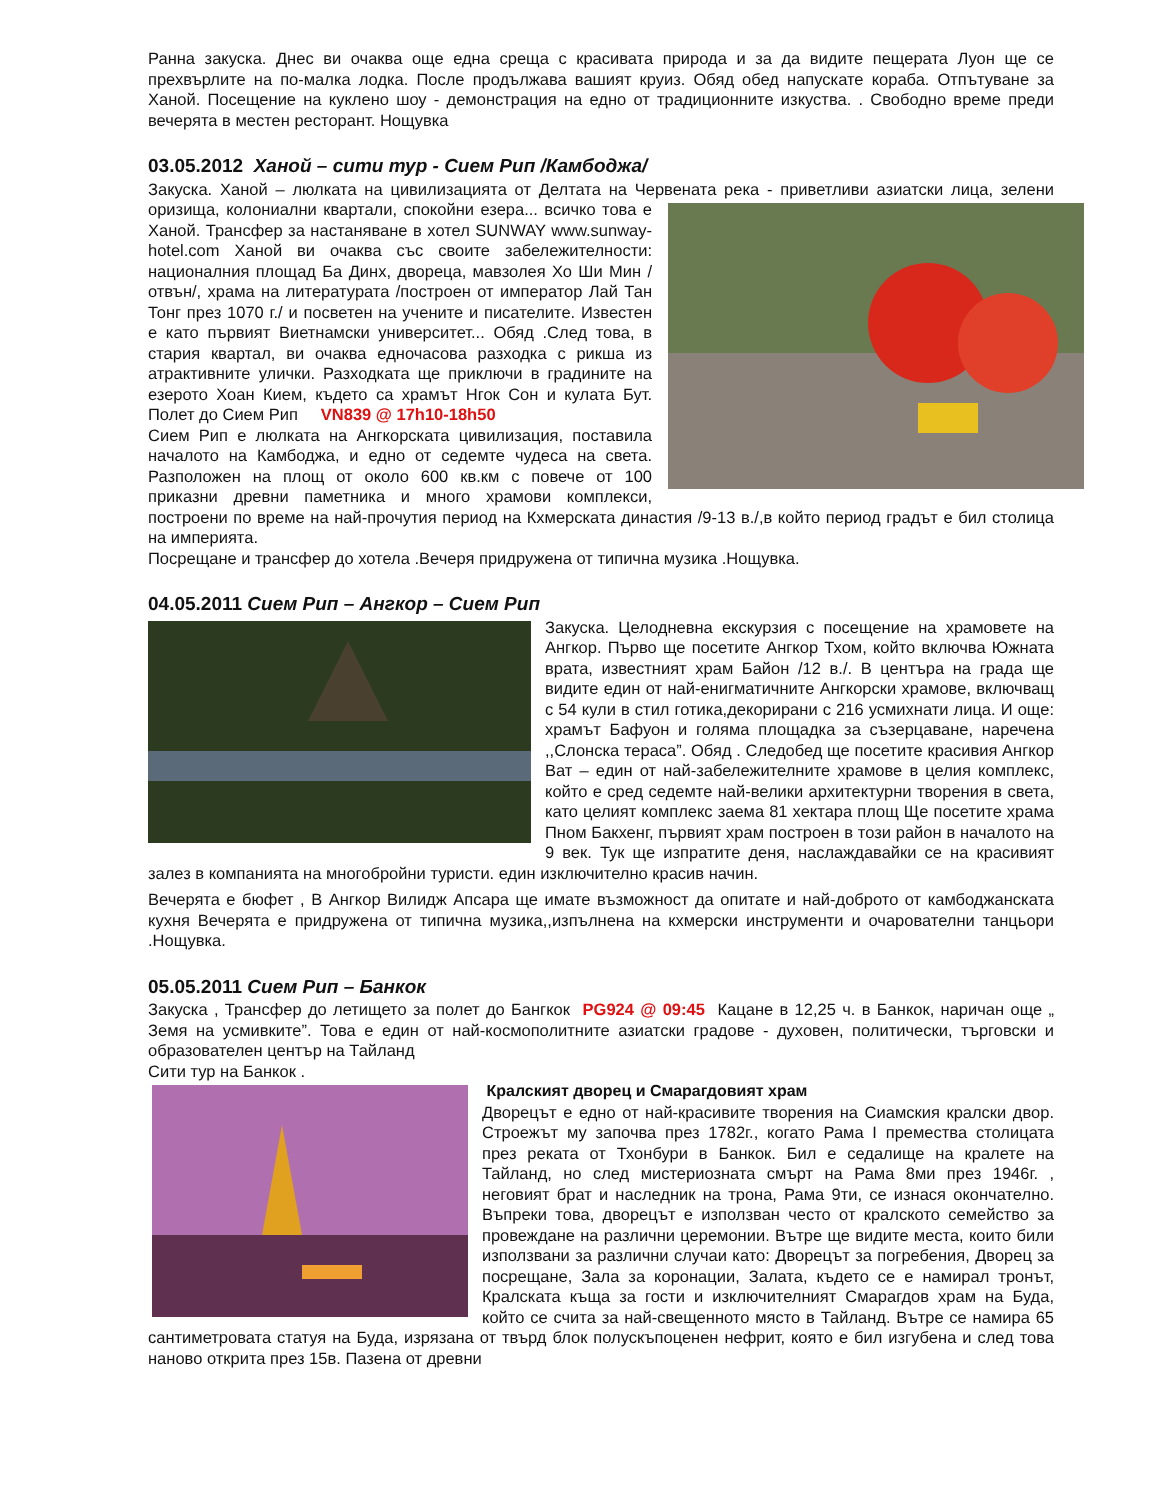Ранна закуска. Днес ви очаква още една среща с красивата природа и за да видите пещерата Луон ще се прехвърлите на по-малка лодка. После продължава вашият круиз. Обяд обед напускате кораба. Отпътуване за Ханой. Посещение на куклено шоу - демонстрация на едно от традиционните изкуства. . Свободно време преди вечерята в местен ресторант. Нощувка
03.05.2012 Ханой – сити тур - Сием Рип /Камбоджа/
Закуска. Ханой – люлката на цивилизацията от Делтата на Червената река - приветливи азиатски лица, зелени оризища, колониални квартали, спокойни езера... всичко това е Ханой. Трансфер за настаняване в хотел SUNWAY www.sunway-hotel.com Ханой ви очаква със своите забележителности: националния площад Ба Динх, двореца, мавзолея Хо Ши Мин /отвън/, храма на литературата /построен от император Лай Тан Тонг през 1070 г./ и посветен на учените и писателите. Известен е като първият Виетнамски университет... Обяд .След това, в стария квартал, ви очаква едночасова разходка с рикша из атрактивните улички. Разходката ще приключи в градините на езерото Хоан Кием, където са храмът Нгок Сон и кулата Бут. Полет до Сием Рип VN839 @ 17h10-18h50
Сием Рип е люлката на Ангкорската цивилизация, поставила началото на Камбоджа, и едно от седемте чудеса на света. Разположен на площ от около 600 кв.км с повече от 100 приказни древни паметника и много храмови комплекси, построени по време на най-прочутия период на Кхмерската династия /9-13 в./,в който период градът е бил столица на империята.
Посрещане и трансфер до хотела .Вечеря придружена от типична музика .Нощувка.
04.05.2011 Сием Рип – Ангкор – Сием Рип
Закуска. Целодневна екскурзия с посещение на храмовете на Ангкор. Първо ще посетите Ангкор Тхом, който включва Южната врата, известният храм Байон /12 в./. В центъра на града ще видите един от най-енигматичните Ангкорски храмове, включващ с 54 кули в стил готика,декорирани с 216 усмихнати лица. И още: храмът Бафуон и голяма площадка за съзерцаване, наречена ,,Слонска тераса”. Обяд . Следобед ще посетите красивия Ангкор Ват – един от най-забележителните храмове в целия комплекс, който е сред седемте най-велики архитектурни творения в света, като целият комплекс заема 81 хектара площ Ще посетите храма Пном Бакхенг, първият храм построен в този район в началото на 9 век. Тук ще изпратите деня, наслаждавайки се на красивият залез в компанията на многобройни туристи. един изключително красив начин.
Вечерята е бюфет , В Ангкор Вилидж Апсара ще имате възможност да опитате и най-доброто от камбоджанската кухня Вечерята е придружена от типична музика,,изпълнена на кхмерски инструменти и очарователни танцьори .Нощувка.
05.05.2011 Сием Рип – Банкок
Закуска , Трансфер до летището за полет до Бангкок PG924 @ 09:45 Кацане в 12,25 ч. в Банкок, наричан още „ Земя на усмивките”. Това е един от най-космополитните азиатски градове - духовен, политически, търговски и образователен център на Тайланд
Сити тур на Банкок .
Кралският дворец и Смарагдовият храм
Дворецът е едно от най-красивите творения на Сиамския кралски двор. Строежът му започва през 1782г., когато Рама I премества столицата през реката от Тхонбури в Банкок. Бил е седалище на кралете на Тайланд, но след мистериозната смърт на Рама 8ми през 1946г. , неговият брат и наследник на трона, Рама 9ти, се изнася окончателно. Въпреки това, дворецът е използван често от кралското семейство за провеждане на различни церемонии. Вътре ще видите места, които били използвани за различни случаи като: Дворецът за погребения, Дворец за посрещане, Зала за коронации, Залата, където се е намирал тронът, Кралската къща за гости и изключителният Смарагдов храм на Буда, който се счита за най-свещенното място в Тайланд. Вътре се намира 65 сантиметровата статуя на Буда, изрязана от твърд блок полускъпоценен нефрит, която е бил изгубена и след това наново открита през 15в. Пазена от древни